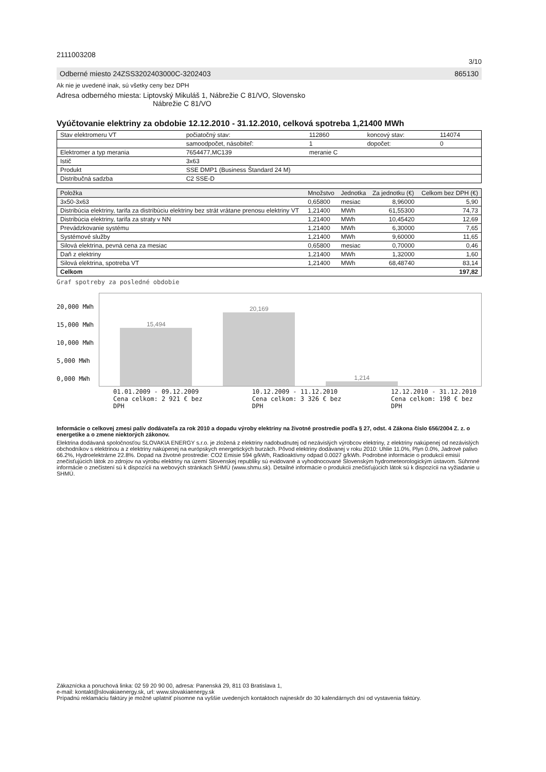2111003208 3/10
Odberné miesto 24ZSS3202403000C-3202403 865130
Ak nie je uvedené inak, sú všetky ceny bez DPH
Adresa odberného miesta: Liptovský Mikuláš 1, Nábrežie C 81/VO, Slovensko
Nábrežie C 81/VO
Vyúčtovanie elektriny za obdobie 12.12.2010 - 31.12.2010, celková spotreba 1,21400 MWh
| Stav elektromeru VT | počiatočný stav: | 112860 | koncový stav: | 114074 |
| | samoodpočet, násobiteľ: | 1 | dopočet: | 0 |
| Elektromer a typ merania | 7654477,MC139 | meranie C | | |
| Istič | 3x63 | | | |
| Produkt | SSE DMP1 (Business Štandard 24 M) | | | |
| Distribučná sadzba | C2 SSE-D | | | |
| Položka | Množstvo | Jednotka | Za jednotku (€) | Celkom bez DPH (€) |
| --- | --- | --- | --- | --- |
| 3x50-3x63 | 0,65800 | mesiac | 8,96000 | 5,90 |
| Distribúcia elektriny, tarifa za distribúciu elektriny bez strát vrátane prenosu elektriny VT | 1,21400 | MWh | 61,55300 | 74,73 |
| Distribúcia elektriny, tarifa za straty v NN | 1,21400 | MWh | 10,45420 | 12,69 |
| Prevádzkovanie systému | 1,21400 | MWh | 6,30000 | 7,65 |
| Systémové služby | 1,21400 | MWh | 9,60000 | 11,65 |
| Silová elektrina, pevná cena za mesiac | 0,65800 | mesiac | 0,70000 | 0,46 |
| Daň z elektriny | 1,21400 | MWh | 1,32000 | 1,60 |
| Silová elektrina, spotreba VT | 1,21400 | MWh | 68,48740 | 83,14 |
| Celkom | | | | 197,82 |
Graf spotreby za posledné obdobie
20,000 MWh
15,000 MWh
10,000 MWh
5,000 MWh
0,000 MWh
15,494
20,169
1,214
01.01.2009 - 09.12.2009
Cena celkom: 2 921 € bez DPH
10.12.2009 - 11.12.2010
Cena celkom: 3 326 € bez DPH
12.12.2010 - 31.12.2010
Cena celkom: 198 € bez DPH
Informácie o celkovej zmesi palív dodávateľa za rok 2010 a dopadu výroby elektriny na životné prostredie podľa § 27, odst. 4 Zákona číslo 656/2004 Z. z. o energetike a o zmene niektorých zákonov.
Elektrina dodávaná spoločnosťou SLOVAKIA ENERGY s.r.o. je zložená z elektriny nadobudnutej od nezávislých výrobcov elektriny, z elektriny nakúpenej od nezávislých obchodníkov s elektrinou a z elektriny nakúpenej na európskych energetických burzách. Pôvod elektriny dodávanej v roku 2010: Uhlie 11.0%, Plyn 0.0%, Jadrové palivo 66.2%, Hydroelektrárne 22.8%. Dopad na životné prostredie: CO2 Emisie 594 g/kWh, Radioaktívny odpad 0.0027 g/kWh. Podrobné informácie o produkcii emisií znečisťujúcich látok zo zdrojov na výrobu elektriny na území Slovenskej republiky sú evidované a vyhodnocované Slovenským hydrometeorologickým ústavom. Súhrnné informácie o znečistení sú k dispozícii na webových stránkach SHMÚ (www.shmu.sk). Detailné informácie o produkcii znečisťujúcich látok sú k dispozícii na vyžiadanie u SHMÚ.
Zákaznícka a poruchová linka: 02 59 20 90 00, adresa: Panenská 29, 811 03 Bratislava 1,
e-mail: kontakt@slovakiaenergy.sk, url: www.slovakiaenergy.sk
Prípadnú reklamáciu faktúry je možné uplatniť písomne na vyššie uvedených kontaktoch najneskôr do 30 kalendárnych dní od vystavenia faktúry.